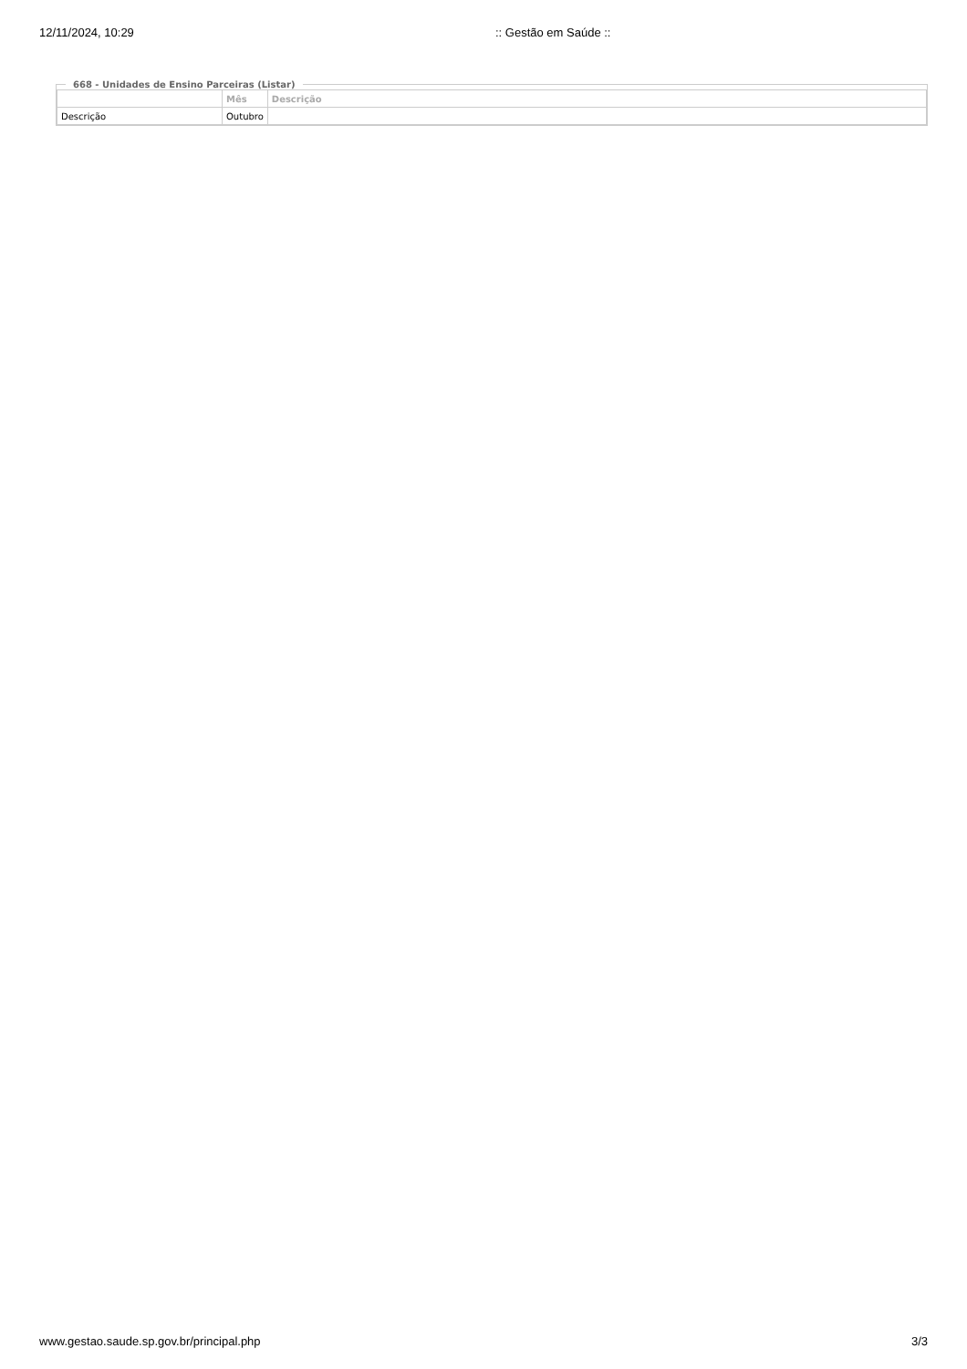12/11/2024, 10:29 :: Gestão em Saúde ::
668 - Unidades de Ensino Parceiras (Listar)
| | Mês | Descrição |
| --- | --- | --- |
| Descrição | Outubro | |
www.gestao.saude.sp.gov.br/principal.php 3/3